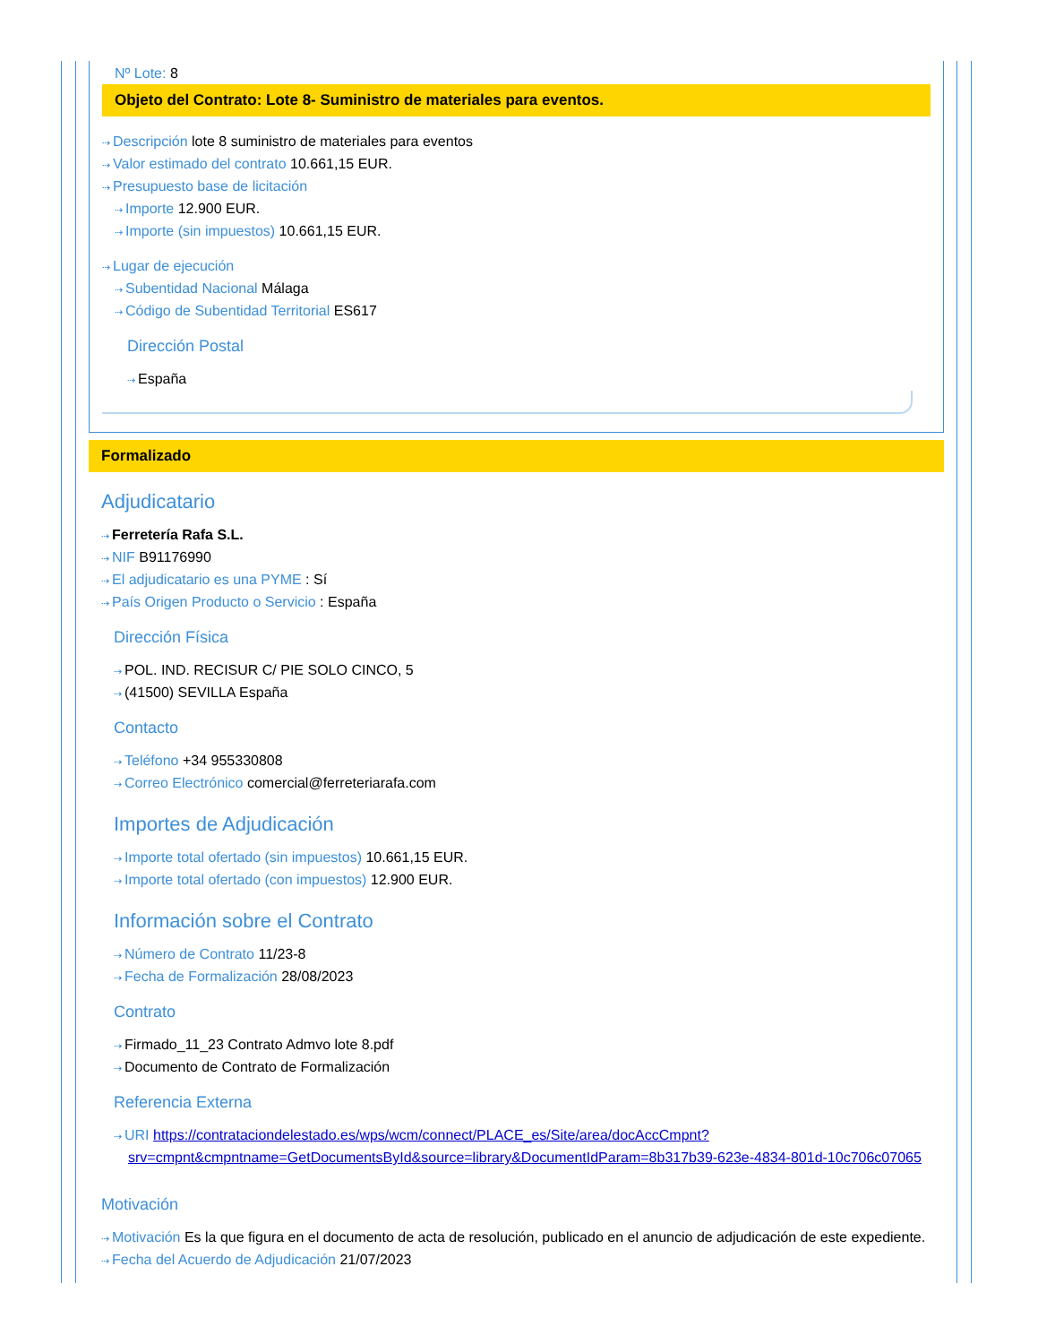Nº Lote: 8
Objeto del Contrato: Lote 8- Suministro de materiales para eventos.
⇢ Descripción lote 8 suministro de materiales para eventos
⇢ Valor estimado del contrato 10.661,15 EUR.
⇢ Presupuesto base de licitación
⇢ Importe 12.900 EUR.
⇢ Importe (sin impuestos) 10.661,15 EUR.
⇢ Lugar de ejecución
⇢ Subentidad Nacional Málaga
⇢ Código de Subentidad Territorial ES617
Dirección Postal
⇢ España
Formalizado
Adjudicatario
⇢ Ferretería Rafa S.L.
⇢ NIF B91176990
⇢ El adjudicatario es una PYME : Sí
⇢ País Origen Producto o Servicio : España
Dirección Física
⇢ POL. IND. RECISUR C/ PIE SOLO CINCO, 5
⇢ (41500) SEVILLA España
Contacto
⇢ Teléfono +34 955330808
⇢ Correo Electrónico comercial@ferreteriarafa.com
Importes de Adjudicación
⇢ Importe total ofertado (sin impuestos) 10.661,15 EUR.
⇢ Importe total ofertado (con impuestos) 12.900 EUR.
Información sobre el Contrato
⇢ Número de Contrato 11/23-8
⇢ Fecha de Formalización 28/08/2023
Contrato
⇢ Firmado_11_23 Contrato Admvo lote 8.pdf
⇢ Documento de Contrato de Formalización
Referencia Externa
⇢ URI https://contrataciondelestado.es/wps/wcm/connect/PLACE_es/Site/area/docAccCmpnt?srv=cmpnt&cmpntname=GetDocumentsById&source=library&DocumentIdParam=8b317b39-623e-4834-801d-10c706c07065
Motivación
⇢ Motivación Es la que figura en el documento de acta de resolución, publicado en el anuncio de adjudicación de este expediente.
⇢ Fecha del Acuerdo de Adjudicación 21/07/2023